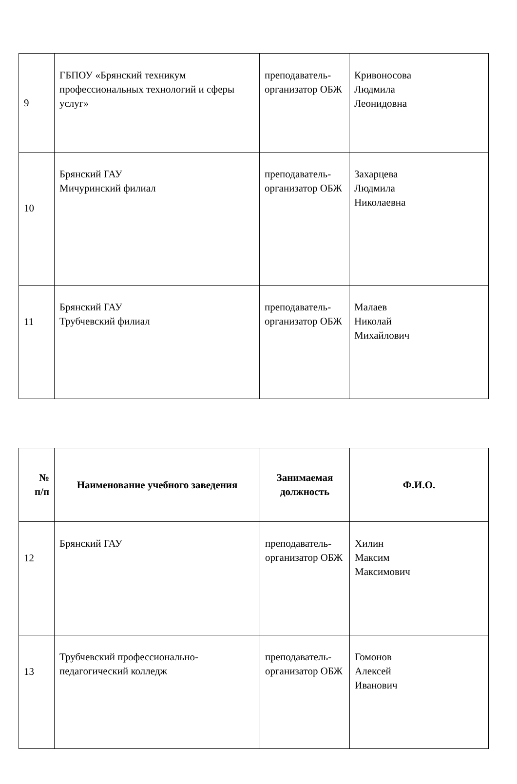| 9 | ГБПОУ «Брянский техникум профессиональных технологий и сферы услуг» | преподаватель-организатор ОБЖ | Кривоносова Людмила Леонидовна |
| 10 | Брянский ГАУ Мичуринский филиал | преподаватель-организатор ОБЖ | Захарцева Людмила Николаевна |
| 11 | Брянский ГАУ Трубчевский филиал | преподаватель-организатор ОБЖ | Малаев Николай Михайлович |
| № п/п | Наименование учебного заведения | Занимаемая должность | Ф.И.О. |
| --- | --- | --- | --- |
| 12 | Брянский ГАУ | преподаватель-организатор ОБЖ | Хилин Максим Максимович |
| 13 | Трубчевский профессионально-педагогический колледж | преподаватель-организатор ОБЖ | Гомонов Алексей Иванович |